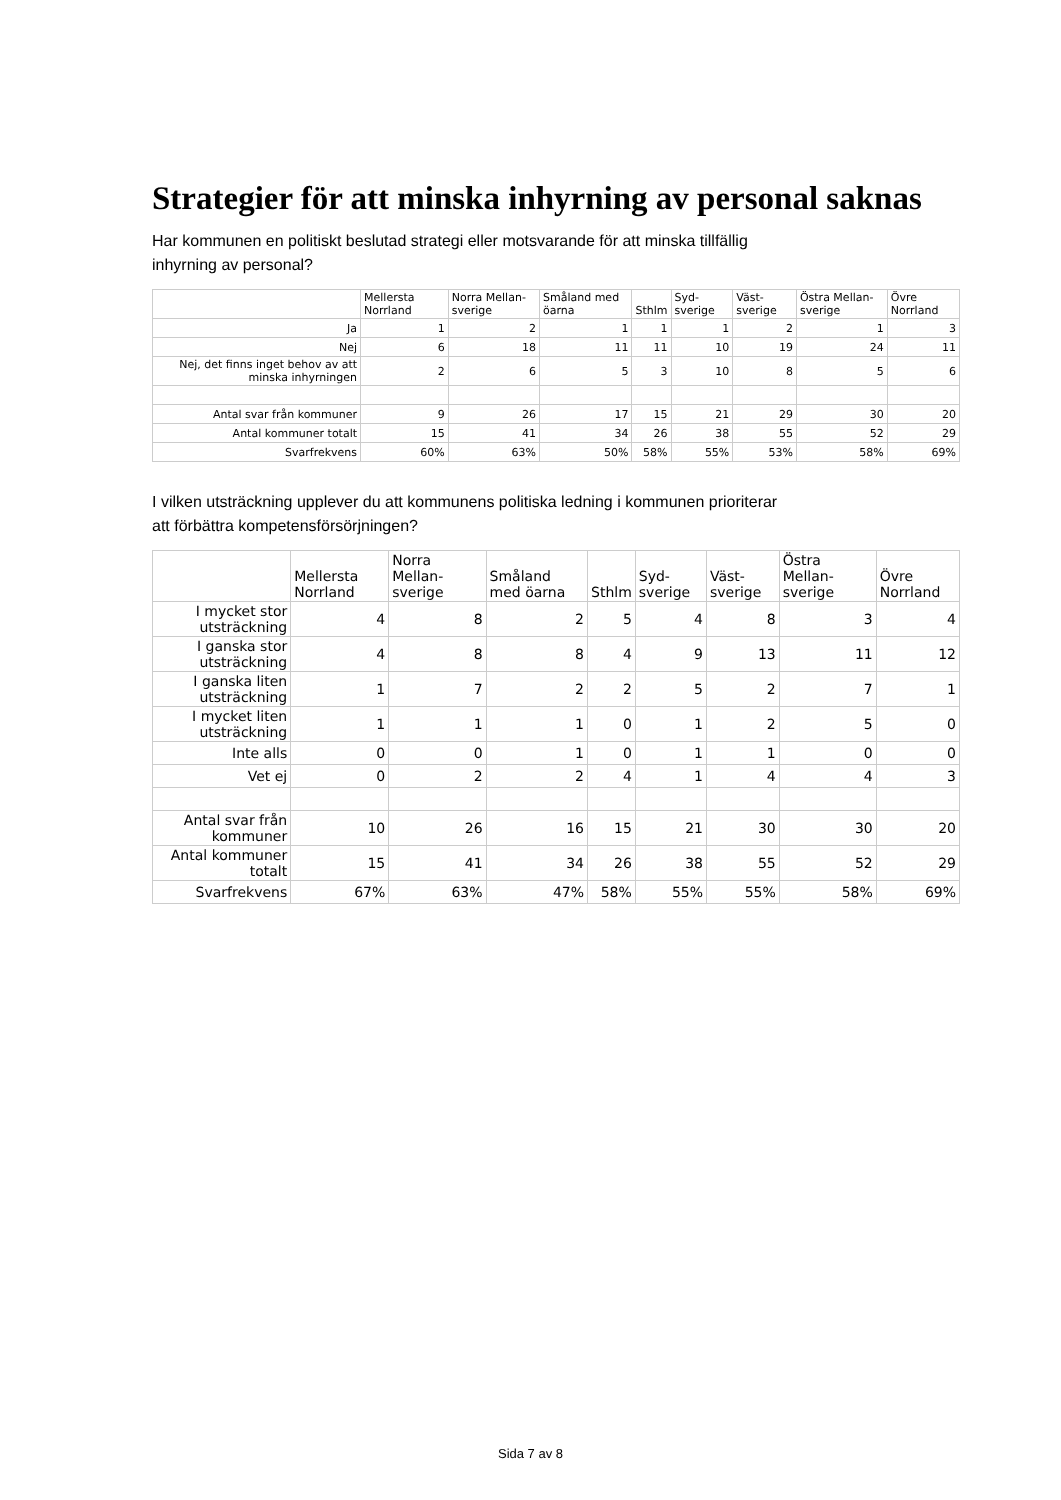Strategier för att minska inhyrning av personal saknas
Har kommunen en politiskt beslutad strategi eller motsvarande för att minska tillfällig
inhyrning av personal?
| | Mellersta Norrland | Norra Mellan-sverige | Småland med öarna | Sthlm | Syd-sverige | Väst-sverige | Östra Mellan-sverige | Övre Norrland |
| --- | --- | --- | --- | --- | --- | --- | --- | --- |
| Ja | 1 | 2 | 1 | 1 | 1 | 2 | 1 | 3 |
| Nej | 6 | 18 | 11 | 11 | 10 | 19 | 24 | 11 |
| Nej, det finns inget behov av att minska inhyrningen | 2 | 6 | 5 | 3 | 10 | 8 | 5 | 6 |
| Antal svar från kommuner | 9 | 26 | 17 | 15 | 21 | 29 | 30 | 20 |
| Antal kommuner totalt | 15 | 41 | 34 | 26 | 38 | 55 | 52 | 29 |
| Svarfrekvens | 60% | 63% | 50% | 58% | 55% | 53% | 58% | 69% |
I vilken utsträckning upplever du att kommunens politiska ledning i kommunen prioriterar
att förbättra kompetensförsörjningen?
| | Mellersta Norrland | Norra Mellan-sverige | Småland med öarna | Sthlm | Syd-sverige | Väst-sverige | Östra Mellan-sverige | Övre Norrland |
| --- | --- | --- | --- | --- | --- | --- | --- | --- |
| I mycket stor utsträckning | 4 | 8 | 2 | 5 | 4 | 8 | 3 | 4 |
| I ganska stor utsträckning | 4 | 8 | 8 | 4 | 9 | 13 | 11 | 12 |
| I ganska liten utsträckning | 1 | 7 | 2 | 2 | 5 | 2 | 7 | 1 |
| I mycket liten utsträckning | 1 | 1 | 1 | 0 | 1 | 2 | 5 | 0 |
| Inte alls | 0 | 0 | 1 | 0 | 1 | 1 | 0 | 0 |
| Vet ej | 0 | 2 | 2 | 4 | 1 | 4 | 4 | 3 |
| Antal svar från kommuner | 10 | 26 | 16 | 15 | 21 | 30 | 30 | 20 |
| Antal kommuner totalt | 15 | 41 | 34 | 26 | 38 | 55 | 52 | 29 |
| Svarfrekvens | 67% | 63% | 47% | 58% | 55% | 55% | 58% | 69% |
Sida 7 av 8